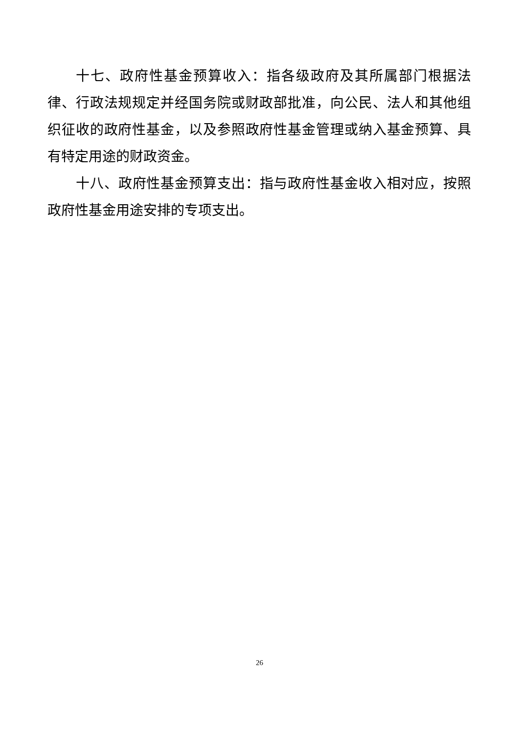十七、政府性基金预算收入：指各级政府及其所属部门根据法律、行政法规规定并经国务院或财政部批准，向公民、法人和其他组织征收的政府性基金，以及参照政府性基金管理或纳入基金预算、具有特定用途的财政资金。
十八、政府性基金预算支出：指与政府性基金收入相对应，按照政府性基金用途安排的专项支出。
26